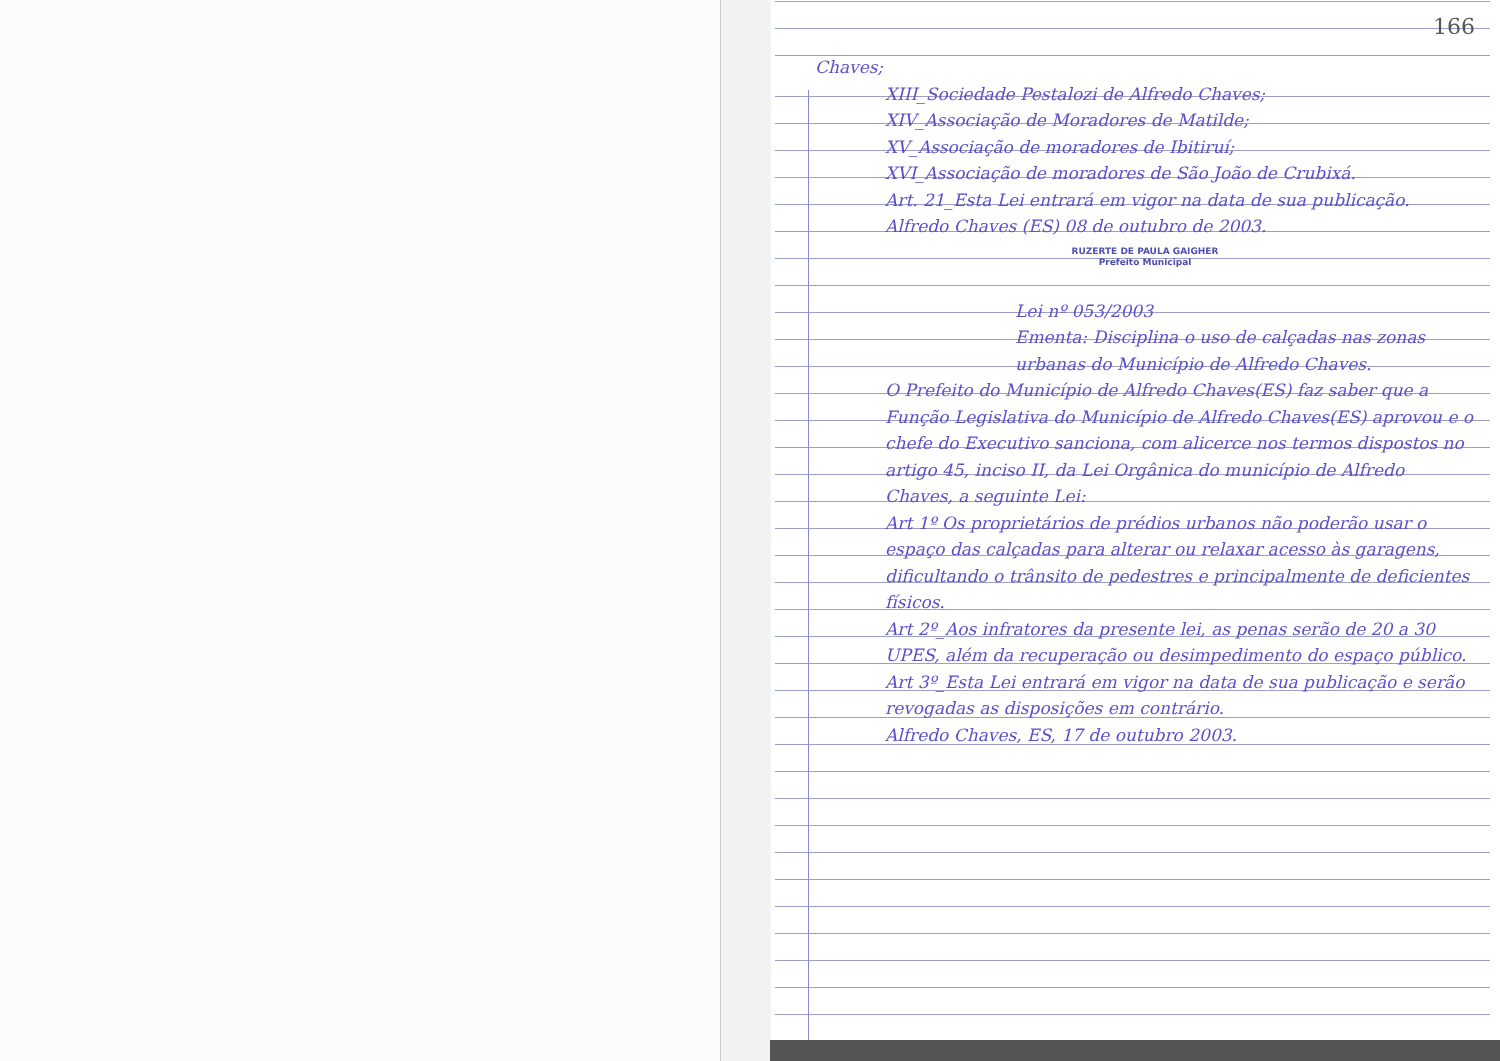166
Chaves;
XIII_Sociedade Pestalozi de Alfredo Chaves;
XIV_Associação de Moradores de Matilde;
XV_Associação de moradores de Ibitiruí;
XVI_Associação de moradores de São João de Crubixá.
Art. 21_Esta Lei entrará em vigor na data de sua publicação.
Alfredo Chaves (ES) 08 de outubro de 2003.
RUZERTE DE PAULA GAIGHER
Prefeito Municipal
Lei nº 053/2003
Ementa: Disciplina o uso de calçadas nas zonas urbanas do Município de Alfredo Chaves.
O Prefeito do Município de Alfredo Chaves(ES) faz saber que a Função Legislativa do Município de Alfredo Chaves(ES) aprovou e o chefe do Executivo sanciona, com alicerce nos termos dispostos no artigo 45, inciso II, da Lei Orgânica do município de Alfredo Chaves, a seguinte Lei:
Art 1º Os proprietários de prédios urbanos não poderão usar o espaço das calçadas para alterar ou relaxar acesso às garagens, dificultando o trânsito de pedestres e principalmente de deficientes físicos.
Art 2º_Aos infratores da presente lei, as penas serão de 20 a 30 UPES, além da recuperação ou desimpedimento do espaço público.
Art 3º_Esta Lei entrará em vigor na data de sua publicação e serão revogadas as disposições em contrário.
Alfredo Chaves, ES, 17 de outubro 2003.